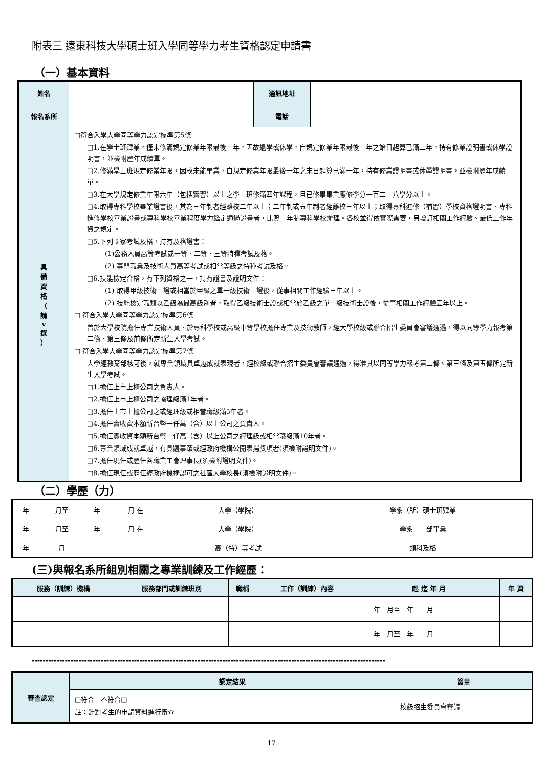附表三 遠東科技大學碩士班入學同等學力考生資格認定申請書
（一）基本資料
| 姓名 | | 通訊地址 | |
| 報名系所 | | 電話 | |
| 具 備 資 格 （ 請 v 選 ） | □符合入學大學同等學力認定標準第5條 □1.在學士班肄業，僅未修滿規定修業年限最後一年，因故退學或休學，自規定修業年限最後一年之始日起算已滿二年，持有修業證明書或休學證明書，並檢附歷年成績單。 □2.修滿學士班規定修業年限，因故未能畢業，自規定修業年限最後一年之末日起算已滿一年，持有修業證明書或休學證明書，並檢附歷年成績單。 □3.在大學規定修業年限六年（包括實習）以上之學士班修滿四年課程，且已修畢畢業應修學分一百二十八學分以上。 □4.取得專科學校畢業證書後，其為三年制者經離校二年以上；二年制或五年制者經離校三年以上；取得專科進修（補習）學校資格證明書、專科進修學校畢業證書或專科學校畢業程度學力鑑定通過證書者，比照二年制專科學校辦理。各校並得依實際需要，另增訂相關工作經驗、最低工作年資之規定。 □5.下列國家考試及格，持有及格證書： (1)公務人員高等考試或一等、二等、三等特種考試及格。 (2) 專門職業及技術人員高等考試或相當等級之特種考試及格。 □6.技能檢定合格，有下列資格之一，持有證書及證明文件： (1) 取得甲級技術士證或相當於甲級之單一級技術士證後，從事相關工作經驗三年以上。 (2) 技能檢定職類以乙級為最高級別者，取得乙級技術士證或相當於乙級之單一級技術士證後，從事相關工作經驗五年以上。 □ 符合入學大學同等學力認定標準第6條 曾於大學校院擔任專業技術人員、於專科學校或高級中等學校擔任專業及技術教師，經大學校級或聯合招生委員會審議通過，得以同等學力報考第二條、第三條及前條所定新生入學考試。 □ 符合入學大學同等學力認定標準第7條 大學經教育部核可後，就專業領域具卓越成就表現者，經校級或聯合招生委員會審議通過，得准其以同等學力報考第二條、第三條及第五條所定新生入學考試。 □1.擔任上市上櫃公司之負責人。 □2.擔任上市上櫃公司之協理級滿1年者。 □3.擔任上市上櫃公司之或經理級或相當職級滿5年者。 □4.擔任實收資本額新台幣一仟萬（含）以上公司之負責人。 □5.擔任實收資本額新台幣一仟萬（含）以上公司之經理級或相當職級滿10年者。 □6.專業領域成就卓越，有具體事蹟或經政府機構公開表揚獎項者(須檢附證明文件)。 □7.擔任現任或歷任各職業工會理事長(須檢附證明文件)。 □8.擔任現任或歷任經政府機構認可之社區大學校長(須檢附證明文件)。 | | |
（二）學歷（力）
| 年 | 月至 | 年 | 月 在 | 大學（學院） | 學系（所）碩士班肄業 |
| 年 | 月至 | 年 | 月 在 | 大學（學院） | 學系 部畢業 |
| 年 | 月 | | | 高（特）等考試 | 類科及格 |
(三)與報名系所組別相關之專業訓練及工作經歷：
| 服務（訓練）機構 | 服務部門或訓練班別 | 職稱 | 工作（訓練）內容 | 起 迄 年 月 | 年 資 |
| --- | --- | --- | --- | --- | --- |
| | | | | 年 月至 年 月 | |
| | | | | 年 月至 年 月 | |
--------------------------------------------------------------------------------------------------------------------------------
| 審查認定 | 認定結果 | 簽章 |
| | □符合 不符合□ 註：針對考生的申請資料進行審查 | 校級招生委員會審議 |
17